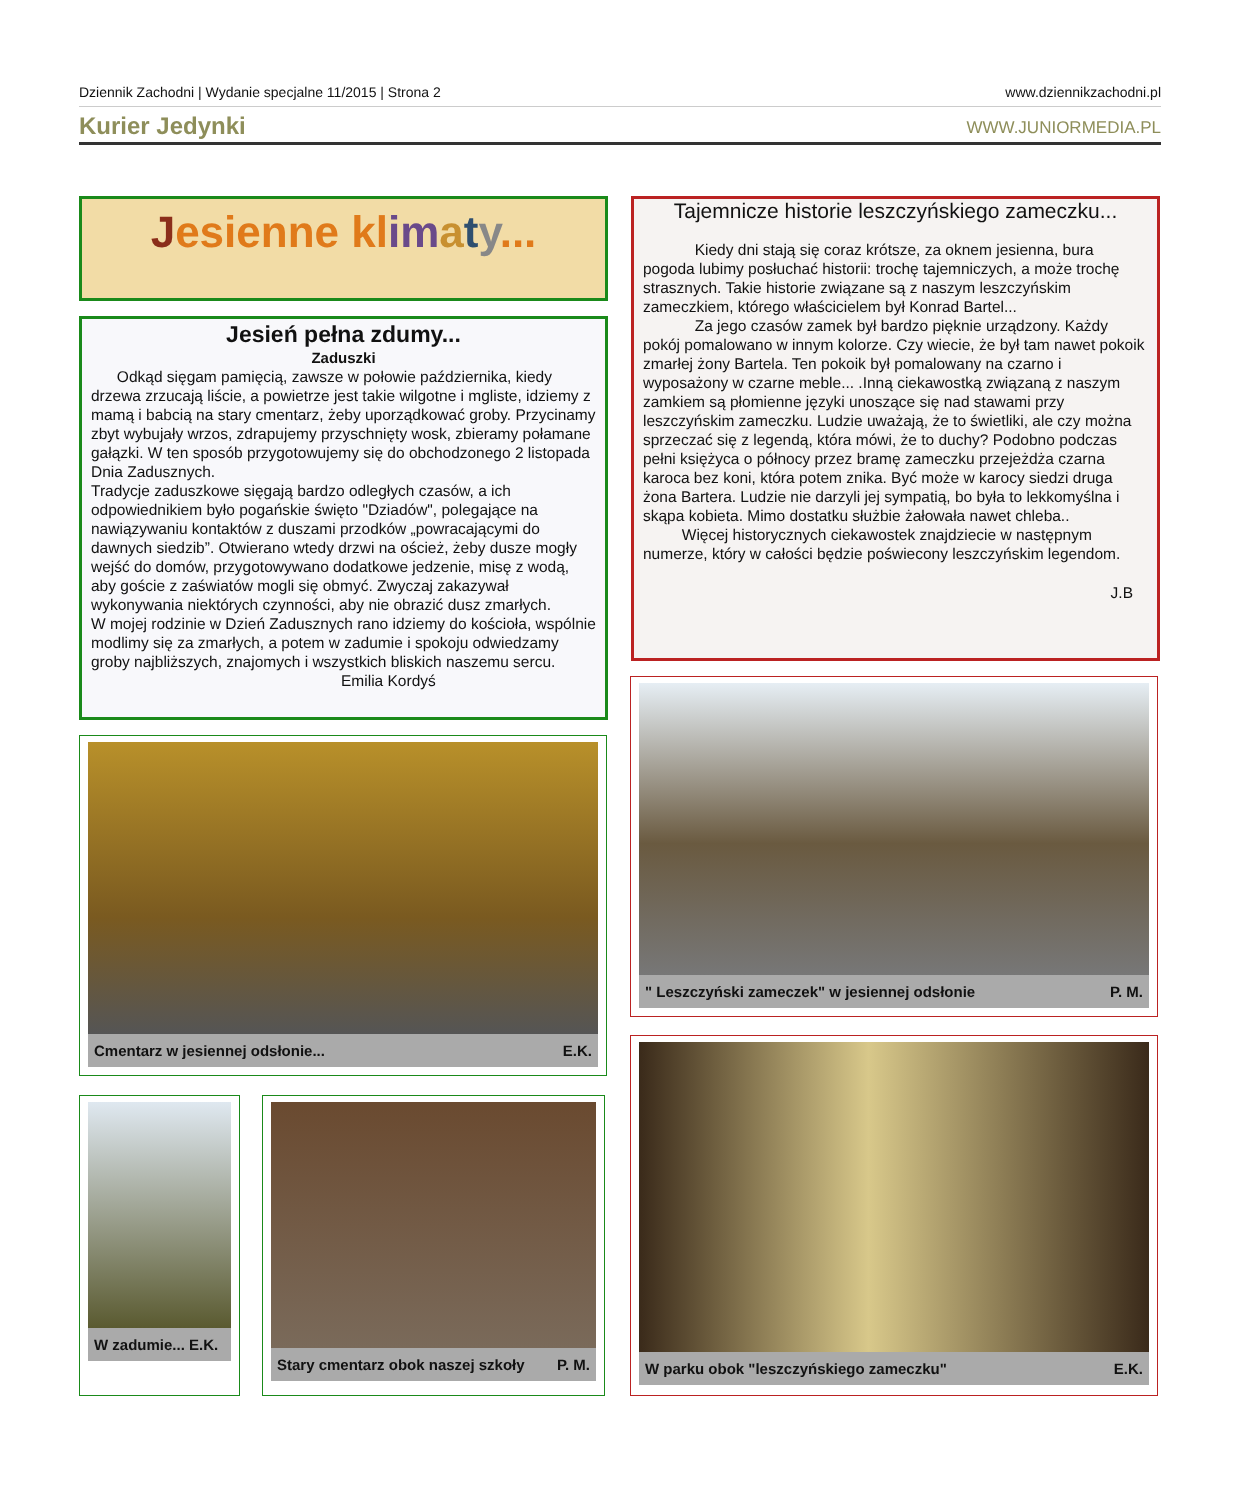Dziennik Zachodni | Wydanie specjalne 11/2015 | Strona 2 www.dziennikzachodni.pl
Kurier Jedynki WWW.JUNIORMEDIA.PL
Jesi enne kl imaty...
Jesień pełna zdumy...
Zaduszki
Odkąd sięgam pamięcią, zawsze w połowie października, kiedy drzewa zrzucają liście, a powietrze jest takie wilgotne i mgliste, idziemy z mamą i babcią na stary cmentarz, żeby uporządkować groby. Przycinamy zbyt wybujały wrzos, zdrapujemy przyschnięty wosk, zbieramy połamane gałązki. W ten sposób przygotowujemy się do obchodzonego 2 listopada Dnia Zadusznych.
Tradycje zaduszkowe sięgają bardzo odległych czasów, a ich odpowiednikiem było pogańskie święto "Dziadów", polegające na nawiązywaniu kontaktów z duszami przodków „powracającymi do dawnych siedzib”. Otwierano wtedy drzwi na oścież, żeby dusze mogły wejść do domów, przygotowywano dodatkowe jedzenie, misę z wodą, aby goście z zaświatów mogli się obmyć. Zwyczaj zakazywał wykonywania niektórych czynności, aby nie obrazić dusz zmarłych.
W mojej rodzinie w Dzień Zadusznych rano idziemy do kościoła, wspólnie modlimy się za zmarłych, a potem w zadumie i spokoju odwiedzamy groby najbliższych, znajomych i wszystkich bliskich naszemu sercu. Emilia Kordyś
Tajemnicze historie leszczyńskiego zameczku...
Kiedy dni stają się coraz krótsze, za oknem jesienna, bura pogoda lubimy posłuchać historii: trochę tajemniczych, a może trochę strasznych. Takie historie związane są z naszym leszczyńskim zameczkiem, którego właścicielem był Konrad Bartel...
Za jego czasów zamek był bardzo pięknie urządzony. Każdy pokój pomalowano w innym kolorze. Czy wiecie, że był tam nawet pokoik zmarłej żony Bartela. Ten pokoik był pomalowany na czarno i wyposażony w czarne meble... .Inną ciekawostką związaną z naszym zamkiem są płomienne języki unoszące się nad stawami przy leszczyńskim zameczku. Ludzie uważają, że to świetliki, ale czy można sprzeczać się z legendą, która mówi, że to duchy? Podobno podczas pełni księżyca o północy przez bramę zameczku przejeżdża czarna karoca bez koni, która potem znika. Być może w karocy siedzi druga żona Bartera. Ludzie nie darzyli jej sympatią, bo była to lekkomyślna i skąpa kobieta. Mimo dostatku służbie żałowała nawet chleba..
Więcej historycznych ciekawostek znajdziecie w następnym numerze, który w całości będzie poświecony leszczyńskim legendom.
J.B
Cmentarz w jesiennej odsłonie... E.K.
" Leszczyński zameczek" w jesiennej odsłonie P. M.
W zadumie... E.K.
Stary cmentarz obok naszej szkoły P. M.
W parku obok "leszczyńskiego zameczku" E.K.